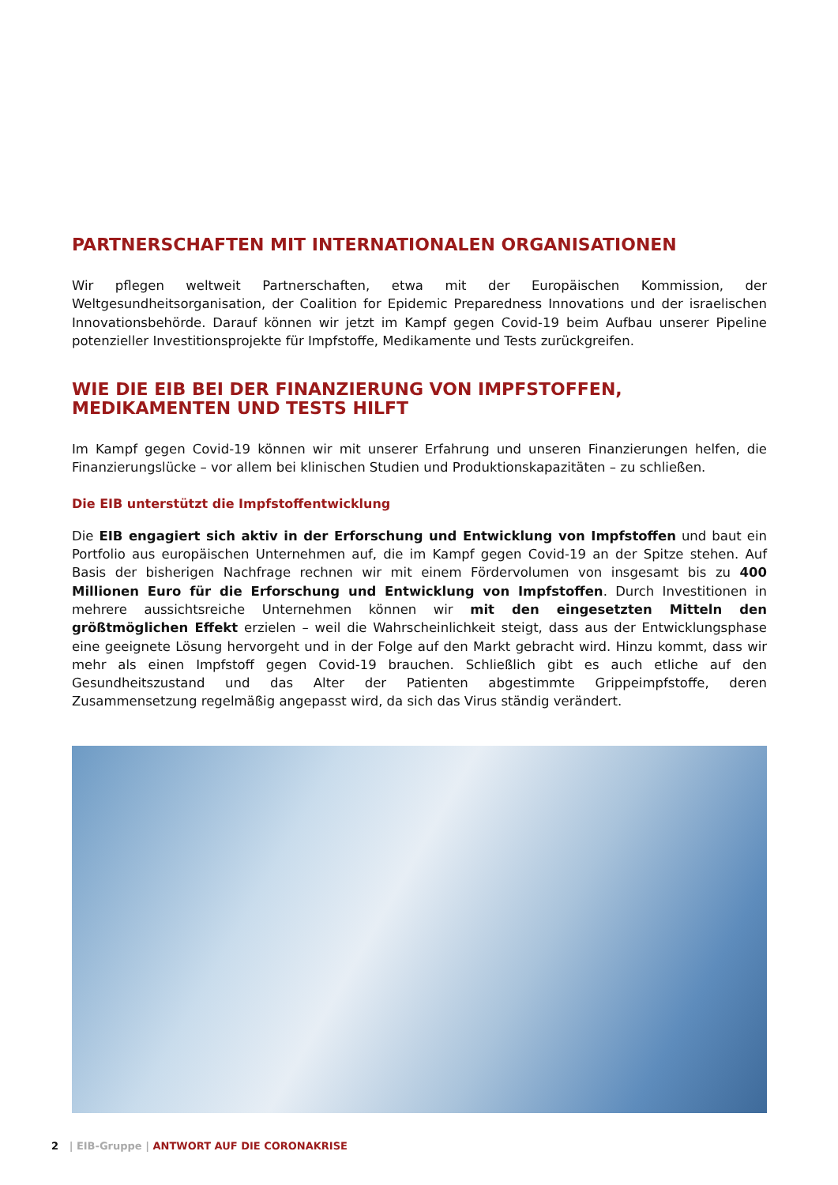PARTNERSCHAFTEN MIT INTERNATIONALEN ORGANISATIONEN
Wir pflegen weltweit Partnerschaften, etwa mit der Europäischen Kommission, der Weltgesundheitsorganisation, der Coalition for Epidemic Preparedness Innovations und der israelischen Innovationsbehörde. Darauf können wir jetzt im Kampf gegen Covid-19 beim Aufbau unserer Pipeline potenzieller Investitionsprojekte für Impfstoffe, Medikamente und Tests zurückgreifen.
WIE DIE EIB BEI DER FINANZIERUNG VON IMPFSTOFFEN,
MEDIKAMENTEN UND TESTS HILFT
Im Kampf gegen Covid-19 können wir mit unserer Erfahrung und unseren Finanzierungen helfen, die Finanzierungslücke – vor allem bei klinischen Studien und Produktionskapazitäten – zu schließen.
Die EIB unterstützt die Impfstoffentwicklung
Die EIB engagiert sich aktiv in der Erforschung und Entwicklung von Impfstoffen und baut ein Portfolio aus europäischen Unternehmen auf, die im Kampf gegen Covid-19 an der Spitze stehen. Auf Basis der bisherigen Nachfrage rechnen wir mit einem Fördervolumen von insgesamt bis zu 400 Millionen Euro für die Erforschung und Entwicklung von Impfstoffen. Durch Investitionen in mehrere aussichtsreiche Unternehmen können wir mit den eingesetzten Mitteln den größtmöglichen Effekt erzielen – weil die Wahrscheinlichkeit steigt, dass aus der Entwicklungsphase eine geeignete Lösung hervorgeht und in der Folge auf den Markt gebracht wird. Hinzu kommt, dass wir mehr als einen Impfstoff gegen Covid-19 brauchen. Schließlich gibt es auch etliche auf den Gesundheitszustand und das Alter der Patienten abgestimmte Grippeimpfstoffe, deren Zusammensetzung regelmäßig angepasst wird, da sich das Virus ständig verändert.
2 | EIB-Gruppe | ANTWORT AUF DIE CORONAKRISE